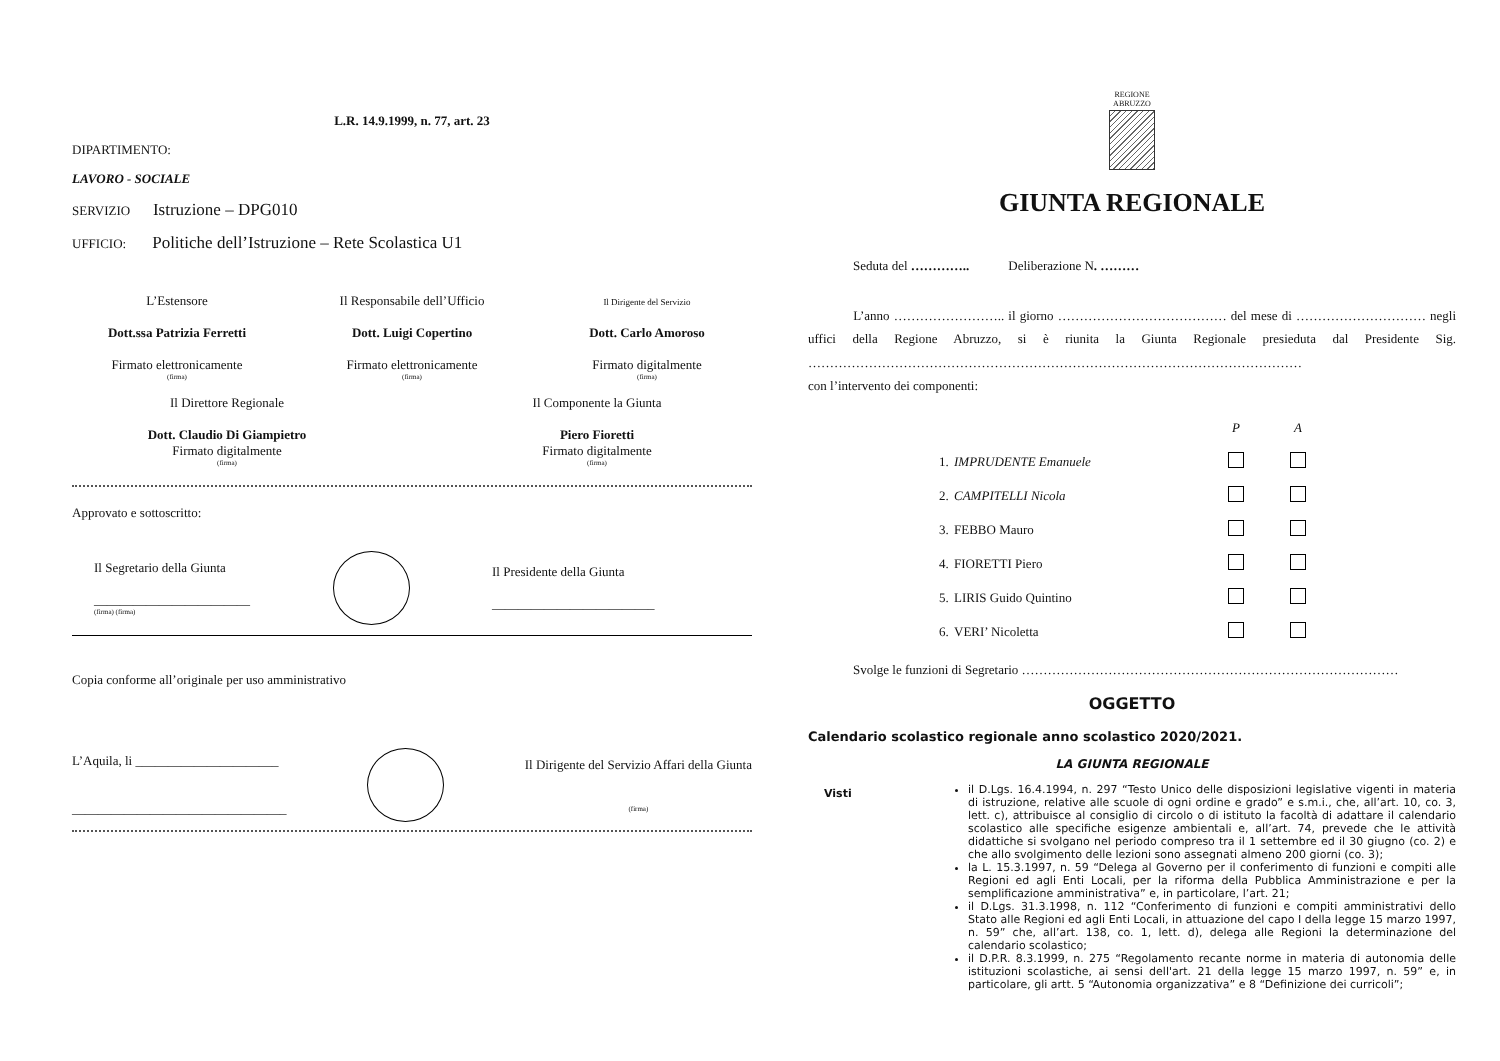L.R. 14.9.1999, n. 77, art. 23
DIPARTIMENTO:
LAVORO - SOCIALE
SERVIZIO Istruzione – DPG010
UFFICIO: Politiche dell’Istruzione – Rete Scolastica U1
L’Estensore
Dott.ssa Patrizia Ferretti
Firmato elettronicamente
(firma)
Il Responsabile dell’Ufficio
Dott. Luigi Copertino
Firmato elettronicamente
(firma)
Il Dirigente del Servizio
Dott. Carlo Amoroso
Firmato digitalmente
(firma)
Il Direttore Regionale
Dott. Claudio Di Giampietro
Firmato digitalmente
(firma)
Il Componente la Giunta
Piero Fioretti
Firmato digitalmente
(firma)
Approvato e sottoscritto:
Il Segretario della Giunta
________________________
(firma) (firma)
Il Presidente della Giunta
_________________________
Copia conforme all’originale per uso amministrativo
L’Aquila, li ______________________
_________________________________
Il Dirigente del Servizio Affari della Giunta
(firma)
REGIONE
ABRUZZO
GIUNTA REGIONALE
Seduta del ………….. Deliberazione N. ………
L’anno …………………….. il giorno ………………………………… del mese di ………………………… negli uffici della Regione Abruzzo, si è riunita la Giunta Regionale presieduta dal Presidente Sig. ……………………………………………………………………………………………………
con l’intervento dei componenti:
| | | P | A |
| 1. | IMPRUDENTE Emanuele | | |
| 2. | CAMPITELLI Nicola | | |
| 3. | FEBBO Mauro | | |
| 4. | FIORETTI Piero | | |
| 5. | LIRIS Guido Quintino | | |
| 6. | VERI’ Nicoletta | | |
Svolge le funzioni di Segretario ……………………………………………………………………………
OGGETTO
Calendario scolastico regionale anno scolastico 2020/2021.
LA GIUNTA REGIONALE
Visti
il D.Lgs. 16.4.1994, n. 297 “Testo Unico delle disposizioni legislative vigenti in materia di istruzione, relative alle scuole di ogni ordine e grado” e s.m.i., che, all’art. 10, co. 3, lett. c), attribuisce al consiglio di circolo o di istituto la facoltà di adattare il calendario scolastico alle specifiche esigenze ambientali e, all’art. 74, prevede che le attività didattiche si svolgano nel periodo compreso tra il 1 settembre ed il 30 giugno (co. 2) e che allo svolgimento delle lezioni sono assegnati almeno 200 giorni (co. 3);
la L. 15.3.1997, n. 59 “Delega al Governo per il conferimento di funzioni e compiti alle Regioni ed agli Enti Locali, per la riforma della Pubblica Amministrazione e per la semplificazione amministrativa” e, in particolare, l’art. 21;
il D.Lgs. 31.3.1998, n. 112 “Conferimento di funzioni e compiti amministrativi dello Stato alle Regioni ed agli Enti Locali, in attuazione del capo I della legge 15 marzo 1997, n. 59” che, all’art. 138, co. 1, lett. d), delega alle Regioni la determinazione del calendario scolastico;
il D.P.R. 8.3.1999, n. 275 “Regolamento recante norme in materia di autonomia delle istituzioni scolastiche, ai sensi dell'art. 21 della legge 15 marzo 1997, n. 59” e, in particolare, gli artt. 5 “Autonomia organizzativa” e 8 “Definizione dei curricoli”;